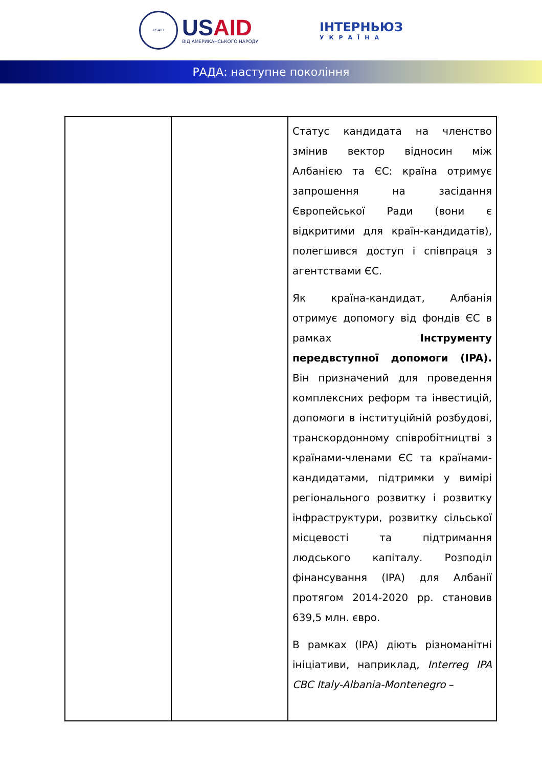USAID
USAID
ВІД АМЕРИКАНСЬКОГО НАРОДУ
ІНТЕРНЬЮЗ
УКРАЇНА
РАДА: наступне покоління
| | | Статус кандидата на членство змінив вектор відносин між Албанією та ЄС: країна отримує запрошення на засідання Європейської Ради (вони є відкритими для країн-кандидатів), полегшився доступ і співпраця з агентствами ЄС. Як країна-кандидат, Албанія отримує допомогу від фондів ЄС в рамках Інструменту передвступної допомоги (IPA). Він призначений для проведення комплексних реформ та інвестицій, допомоги в інституційній розбудові, транскордонному співробітництві з країнами-членами ЄС та країнами-кандидатами, підтримки у вимірі регіонального розвитку і розвитку інфраструктури, розвитку сільської місцевості та підтримання людського капіталу. Розподіл фінансування (IPA) для Албанії протягом 2014-2020 рр. становив 639,5 млн. євро. В рамках (IPA) діють різноманітні ініціативи, наприклад, Interreg IPA CBC Italy-Albania-Montenegro – |